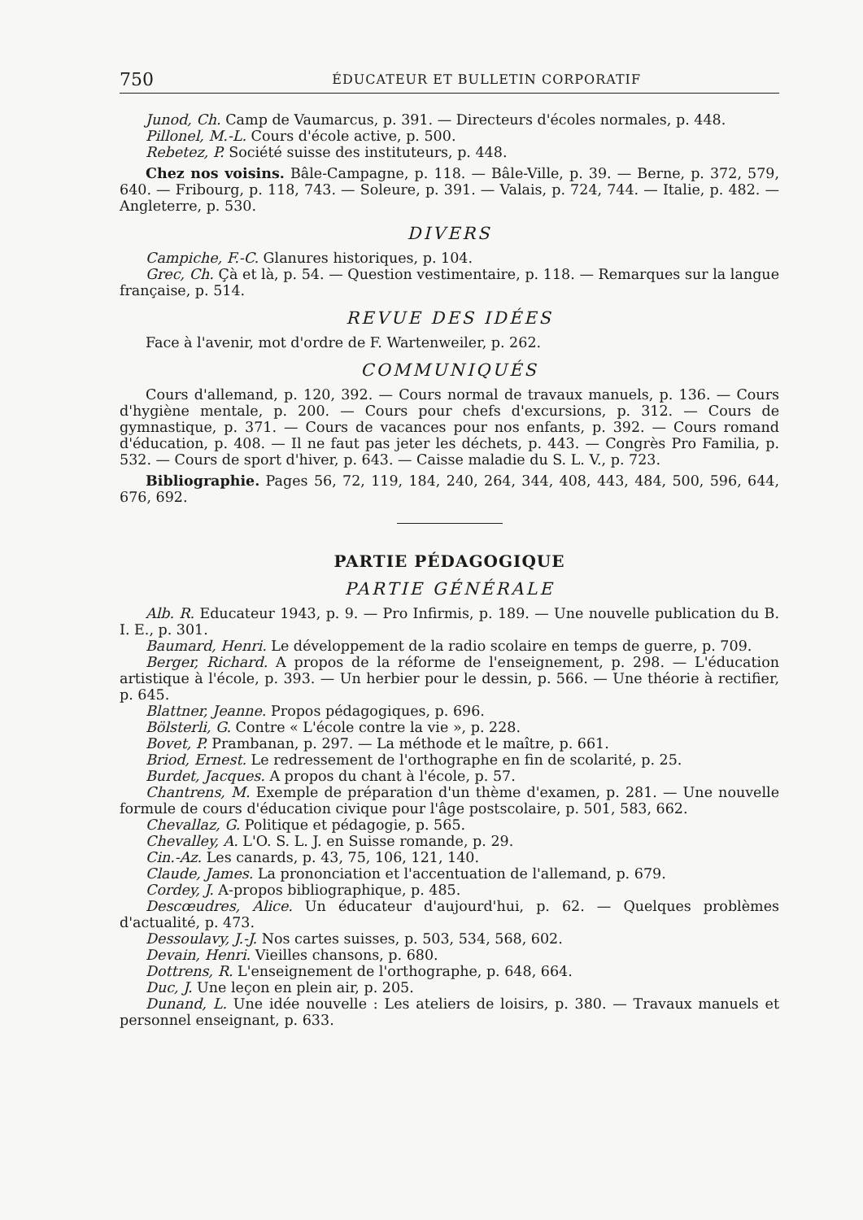750 ÉDUCATEUR ET BULLETIN CORPORATIF
Junod, Ch. Camp de Vaumarcus, p. 391. — Directeurs d'écoles normales, p. 448.
Pillonel, M.-L. Cours d'école active, p. 500.
Rebetez, P. Société suisse des instituteurs, p. 448.
Chez nos voisins. Bâle-Campagne, p. 118. — Bâle-Ville, p. 39. — Berne, p. 372, 579, 640. — Fribourg, p. 118, 743. — Soleure, p. 391. — Valais, p. 724, 744. — Italie, p. 482. — Angleterre, p. 530.
DIVERS
Campiche, F.-C. Glanures historiques, p. 104.
Grec, Ch. Çà et là, p. 54. — Question vestimentaire, p. 118. — Remarques sur la langue française, p. 514.
REVUE DES IDÉES
Face à l'avenir, mot d'ordre de F. Wartenweiler, p. 262.
COMMUNIQUÉS
Cours d'allemand, p. 120, 392. — Cours normal de travaux manuels, p. 136. — Cours d'hygiène mentale, p. 200. — Cours pour chefs d'excursions, p. 312. — Cours de gymnastique, p. 371. — Cours de vacances pour nos enfants, p. 392. — Cours romand d'éducation, p. 408. — Il ne faut pas jeter les déchets, p. 443. — Congrès Pro Familia, p. 532. — Cours de sport d'hiver, p. 643. — Caisse maladie du S. L. V., p. 723.
Bibliographie. Pages 56, 72, 119, 184, 240, 264, 344, 408, 443, 484, 500, 596, 644, 676, 692.
PARTIE PÉDAGOGIQUE
PARTIE GÉNÉRALE
Alb. R. Educateur 1943, p. 9. — Pro Infirmis, p. 189. — Une nouvelle publication du B. I. E., p. 301.
Baumard, Henri. Le développement de la radio scolaire en temps de guerre, p. 709.
Berger, Richard. A propos de la réforme de l'enseignement, p. 298. — L'éducation artistique à l'école, p. 393. — Un herbier pour le dessin, p. 566. — Une théorie à rectifier, p. 645.
Blattner, Jeanne. Propos pédagogiques, p. 696.
Bölsterli, G. Contre « L'école contre la vie », p. 228.
Bovet, P. Prambanan, p. 297. — La méthode et le maître, p. 661.
Briod, Ernest. Le redressement de l'orthographe en fin de scolarité, p. 25.
Burdet, Jacques. A propos du chant à l'école, p. 57.
Chantrens, M. Exemple de préparation d'un thème d'examen, p. 281. — Une nouvelle formule de cours d'éducation civique pour l'âge postscolaire, p. 501, 583, 662.
Chevallaz, G. Politique et pédagogie, p. 565.
Chevalley, A. L'O. S. L. J. en Suisse romande, p. 29.
Cin.-Az. Les canards, p. 43, 75, 106, 121, 140.
Claude, James. La prononciation et l'accentuation de l'allemand, p. 679.
Cordey, J. A-propos bibliographique, p. 485.
Descœudres, Alice. Un éducateur d'aujourd'hui, p. 62. — Quelques problèmes d'actualité, p. 473.
Dessoulavy, J.-J. Nos cartes suisses, p. 503, 534, 568, 602.
Devain, Henri. Vieilles chansons, p. 680.
Dottrens, R. L'enseignement de l'orthographe, p. 648, 664.
Duc, J. Une leçon en plein air, p. 205.
Dunand, L. Une idée nouvelle : Les ateliers de loisirs, p. 380. — Travaux manuels et personnel enseignant, p. 633.